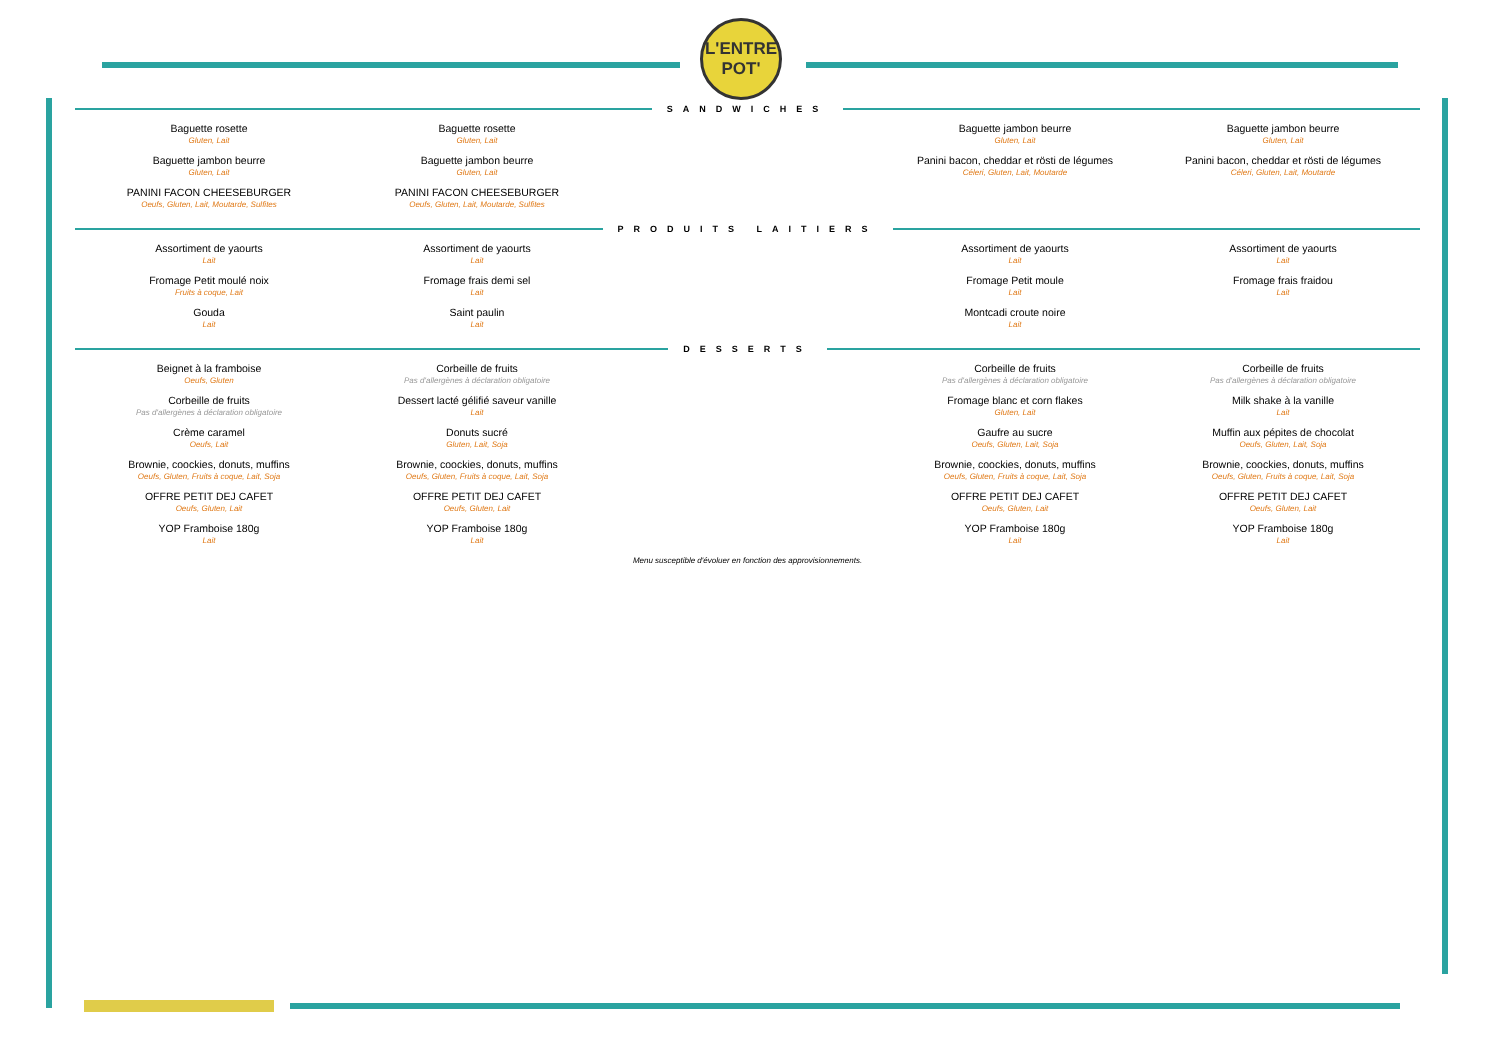L'ENTRE
POT'
SANDWICHES
Baguette rosette
Gluten, Lait
Baguette jambon beurre
Gluten, Lait
PANINI FACON CHEESEBURGER
Oeufs, Gluten, Lait, Moutarde, Sulfites
Baguette rosette
Gluten, Lait
Baguette jambon beurre
Gluten, Lait
PANINI FACON CHEESEBURGER
Oeufs, Gluten, Lait, Moutarde, Sulfites
Baguette jambon beurre
Gluten, Lait
Panini bacon, cheddar et rösti de légumes
Céleri, Gluten, Lait, Moutarde
Baguette jambon beurre
Gluten, Lait
Panini bacon, cheddar et rösti de légumes
Céleri, Gluten, Lait, Moutarde
PRODUITS LAITIERS
Assortiment de yaourts
Lait
Fromage Petit moulé noix
Fruits à coque, Lait
Gouda
Lait
Assortiment de yaourts
Lait
Fromage frais demi sel
Lait
Saint paulin
Lait
Assortiment de yaourts
Lait
Fromage Petit moule
Lait
Montcadi croute noire
Lait
Assortiment de yaourts
Lait
Fromage frais fraidou
Lait
DESSERTS
Beignet à la framboise
Oeufs, Gluten
Corbeille de fruits
Pas d'allergènes à déclaration obligatoire
Crème caramel
Oeufs, Lait
Brownie, coockies, donuts, muffins
Oeufs, Gluten, Fruits à coque, Lait, Soja
OFFRE PETIT DEJ CAFET
Oeufs, Gluten, Lait
YOP Framboise 180g
Lait
Corbeille de fruits
Pas d'allergènes à déclaration obligatoire
Dessert lacté gélifié saveur vanille
Lait
Donuts sucré
Gluten, Lait, Soja
Brownie, coockies, donuts, muffins
Oeufs, Gluten, Fruits à coque, Lait, Soja
OFFRE PETIT DEJ CAFET
Oeufs, Gluten, Lait
YOP Framboise 180g
Lait
Corbeille de fruits
Pas d'allergènes à déclaration obligatoire
Fromage blanc et corn flakes
Gluten, Lait
Gaufre au sucre
Oeufs, Gluten, Lait, Soja
Brownie, coockies, donuts, muffins
Oeufs, Gluten, Fruits à coque, Lait, Soja
OFFRE PETIT DEJ CAFET
Oeufs, Gluten, Lait
YOP Framboise 180g
Lait
Corbeille de fruits
Pas d'allergènes à déclaration obligatoire
Milk shake à la vanille
Lait
Muffin aux pépites de chocolat
Oeufs, Gluten, Lait, Soja
Brownie, coockies, donuts, muffins
Oeufs, Gluten, Fruits à coque, Lait, Soja
OFFRE PETIT DEJ CAFET
Oeufs, Gluten, Lait
YOP Framboise 180g
Lait
Menu susceptible d'évoluer en fonction des approvisionnements.